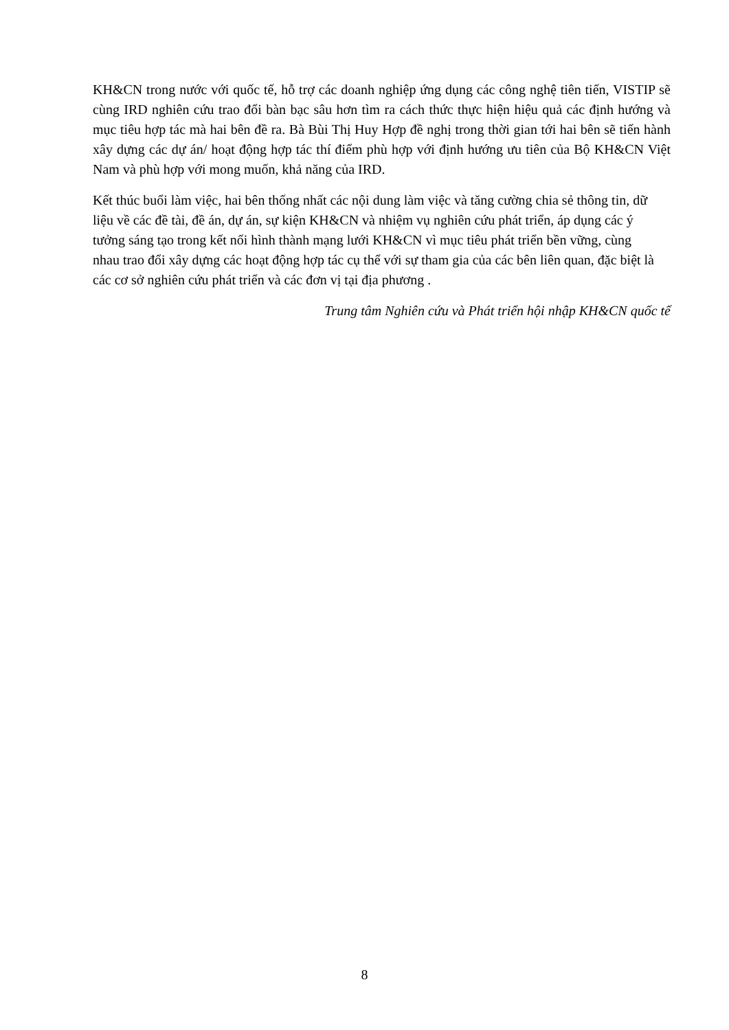KH&CN trong nước với quốc tế, hỗ trợ các doanh nghiệp ứng dụng các công nghệ tiên tiến, VISTIP sẽ cùng IRD nghiên cứu trao đổi bàn bạc sâu hơn tìm ra cách thức thực hiện hiệu quả các định hướng và mục tiêu hợp tác mà hai bên đề ra. Bà Bùi Thị Huy Hợp đề nghị trong thời gian tới hai bên sẽ tiến hành xây dựng các dự án/ hoạt động hợp tác thí điểm phù hợp với định hướng ưu tiên của Bộ KH&CN Việt Nam và phù hợp với mong muốn, khả năng của IRD.
Kết thúc buổi làm việc, hai bên thống nhất các nội dung làm việc và tăng cường chia sẻ thông tin, dữ liệu về các đề tài, đề án, dự án, sự kiện KH&CN và nhiệm vụ nghiên cứu phát triển, áp dụng các ý tưởng sáng tạo trong kết nối hình thành mạng lưới KH&CN vì mục tiêu phát triển bền vững, cùng nhau trao đổi xây dựng các hoạt động hợp tác cụ thể với sự tham gia của các bên liên quan, đặc biệt là các cơ sở nghiên cứu phát triển và các đơn vị tại địa phương .
Trung tâm Nghiên cứu và Phát triển hội nhập KH&CN quốc tế
8